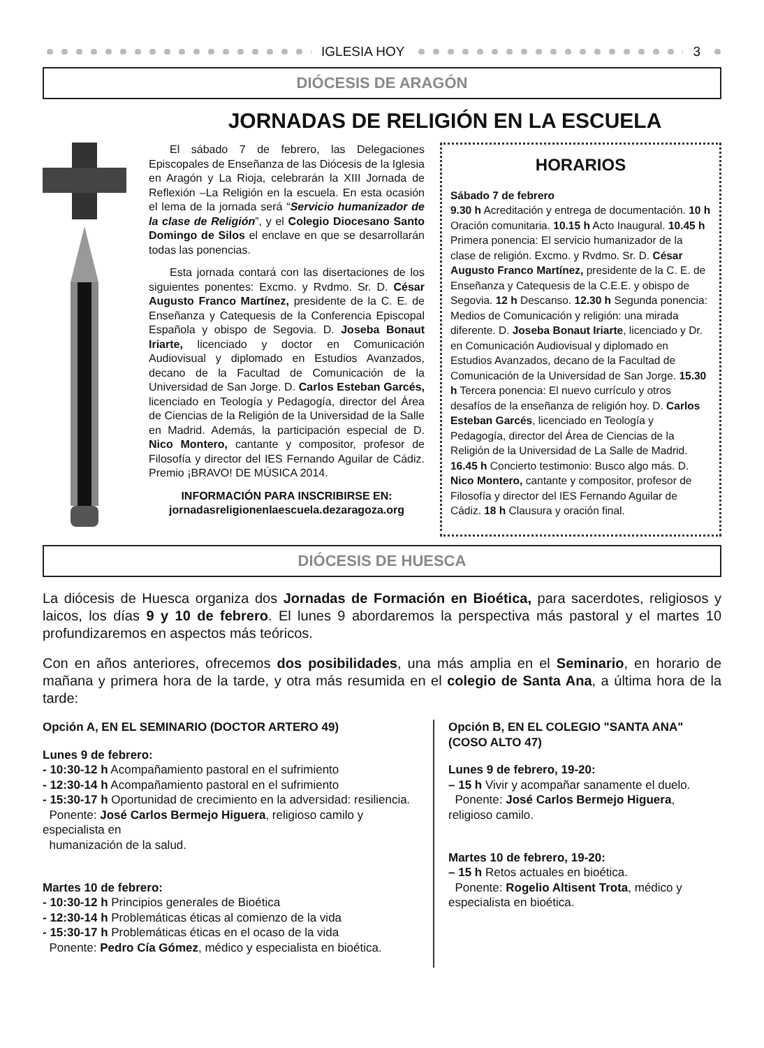IGLESIA HOY 3
DIÓCESIS DE ARAGÓN
JORNADAS DE RELIGIÓN EN LA ESCUELA
El sábado 7 de febrero, las Delegaciones Episcopales de Enseñanza de las Diócesis de la Iglesia en Aragón y La Rioja, celebrarán la XIII Jornada de Reflexión –La Religión en la escuela. En esta ocasión el lema de la jornada será “Servicio humanizador de la clase de Religión”, y el Colegio Diocesano Santo Domingo de Silos el enclave en que se desarrollarán todas las ponencias.
Esta jornada contará con las disertaciones de los siguientes ponentes: Excmo. y Rvdmo. Sr. D. César Augusto Franco Martínez, presidente de la C. E. de Enseñanza y Catequesis de la Conferencia Episcopal Española y obispo de Segovia. D. Joseba Bonaut Iriarte, licenciado y doctor en Comunicación Audiovisual y diplomado en Estudios Avanzados, decano de la Facultad de Comunicación de la Universidad de San Jorge. D. Carlos Esteban Garcés, licenciado en Teología y Pedagogía, director del Área de Ciencias de la Religión de la Universidad de la Salle en Madrid. Además, la participación especial de D. Nico Montero, cantante y compositor, profesor de Filosofía y director del IES Fernando Aguilar de Cádiz. Premio ¡BRAVO! DE MÚSICA 2014.
INFORMACIÓN PARA INSCRIBIRSE EN:
jornadasreligionenlaescuela.dezaragoza.org
HORARIOS
Sábado 7 de febrero
9.30 h Acreditación y entrega de documentación. 10 h Oración comunitaria. 10.15 h Acto Inaugural. 10.45 h Primera ponencia: El servicio humanizador de la clase de religión. Excmo. y Rvdmo. Sr. D. César Augusto Franco Martínez, presidente de la C. E. de Enseñanza y Catequesis de la C.E.E. y obispo de Segovia. 12 h Descanso. 12.30 h Segunda ponencia: Medios de Comunicación y religión: una mirada diferente. D. Joseba Bonaut Iriarte, licenciado y Dr. en Comunicación Audiovisual y diplomado en Estudios Avanzados, decano de la Facultad de Comunicación de la Universidad de San Jorge. 15.30 h Tercera ponencia: El nuevo currículo y otros desafíos de la enseñanza de religión hoy. D. Carlos Esteban Garcés, licenciado en Teología y Pedagogía, director del Área de Ciencias de la Religión de la Universidad de La Salle de Madrid. 16.45 h Concierto testimonio: Busco algo más. D. Nico Montero, cantante y compositor, profesor de Filosofía y director del IES Fernando Aguilar de Cádiz. 18 h Clausura y oración final.
DIÓCESIS DE HUESCA
La diócesis de Huesca organiza dos Jornadas de Formación en Bioética, para sacerdotes, religiosos y laicos, los días 9 y 10 de febrero. El lunes 9 abordaremos la perspectiva más pastoral y el martes 10 profundizaremos en aspectos más teóricos.
Con en años anteriores, ofrecemos dos posibilidades, una más amplia en el Seminario, en horario de mañana y primera hora de la tarde, y otra más resumida en el colegio de Santa Ana, a última hora de la tarde:
Opción A, EN EL SEMINARIO (DOCTOR ARTERO 49)
Lunes 9 de febrero:
- 10:30-12 h Acompañamiento pastoral en el sufrimiento
- 12:30-14 h Acompañamiento pastoral en el sufrimiento
- 15:30-17 h Oportunidad de crecimiento en la adversidad: resiliencia.
Ponente: José Carlos Bermejo Higuera, religioso camilo y especialista en
humanización de la salud.
Martes 10 de febrero:
- 10:30-12 h Principios generales de Bioética
- 12:30-14 h Problemáticas éticas al comienzo de la vida
- 15:30-17 h Problemáticas éticas en el ocaso de la vida
Ponente: Pedro Cía Gómez, médico y especialista en bioética.
Opción B, EN EL COLEGIO "SANTA ANA" (COSO ALTO 47)
Lunes 9 de febrero, 19-20:
– 15 h Vivir y acompañar sanamente el duelo.
Ponente: José Carlos Bermejo Higuera, religioso camilo.
Martes 10 de febrero, 19-20:
– 15 h Retos actuales en bioética.
Ponente: Rogelio Altisent Trota, médico y especialista en bioética.